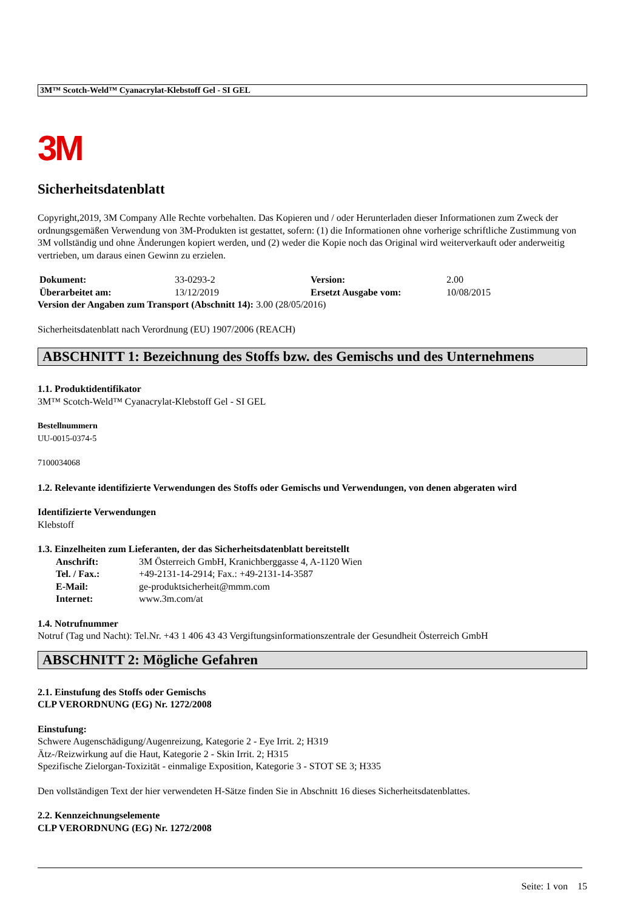3M™ Scotch-Weld™ Cyanacrylat-Klebstoff Gel - SI GEL
3M
Sicherheitsdatenblatt
Copyright,2019, 3M Company Alle Rechte vorbehalten. Das Kopieren und / oder Herunterladen dieser Informationen zum Zweck der ordnungsgemäßen Verwendung von 3M-Produkten ist gestattet, sofern: (1) die Informationen ohne vorherige schriftliche Zustimmung von 3M vollständig und ohne Änderungen kopiert werden, und (2) weder die Kopie noch das Original wird weiterverkauft oder anderweitig vertrieben, um daraus einen Gewinn zu erzielen.
| Dokument: | 33-0293-2 | Version: | 2.00 |
| Überarbeitet am: | 13/12/2019 | Ersetzt Ausgabe vom: | 10/08/2015 |
Version der Angaben zum Transport (Abschnitt 14): 3.00 (28/05/2016)
Sicherheitsdatenblatt nach Verordnung (EU) 1907/2006 (REACH)
ABSCHNITT 1: Bezeichnung des Stoffs bzw. des Gemischs und des Unternehmens
1.1. Produktidentifikator
3M™ Scotch-Weld™ Cyanacrylat-Klebstoff Gel - SI GEL
Bestellnummern
UU-0015-0374-5
7100034068
1.2. Relevante identifizierte Verwendungen des Stoffs oder Gemischs und Verwendungen, von denen abgeraten wird
Identifizierte Verwendungen
Klebstoff
1.3. Einzelheiten zum Lieferanten, der das Sicherheitsdatenblatt bereitstellt
| Anschrift: | 3M Österreich GmbH, Kranichberggasse 4, A-1120 Wien |
| Tel. / Fax.: | +49-2131-14-2914; Fax.: +49-2131-14-3587 |
| E-Mail: | ge-produktsicherheit@mmm.com |
| Internet: | www.3m.com/at |
1.4. Notrufnummer
Notruf (Tag und Nacht): Tel.Nr. +43 1 406 43 43 Vergiftungsinformationszentrale der Gesundheit Österreich GmbH
ABSCHNITT 2: Mögliche Gefahren
2.1. Einstufung des Stoffs oder Gemischs
CLP VERORDNUNG (EG) Nr. 1272/2008
Einstufung:
Schwere Augenschädigung/Augenreizung, Kategorie 2 - Eye Irrit. 2; H319
Ätz-/Reizwirkung auf die Haut, Kategorie 2 - Skin Irrit. 2; H315
Spezifische Zielorgan-Toxizität - einmalige Exposition, Kategorie 3 - STOT SE 3; H335
Den vollständigen Text der hier verwendeten H-Sätze finden Sie in Abschnitt 16 dieses Sicherheitsdatenblattes.
2.2. Kennzeichnungselemente
CLP VERORDNUNG (EG) Nr. 1272/2008
Seite: 1 von 15